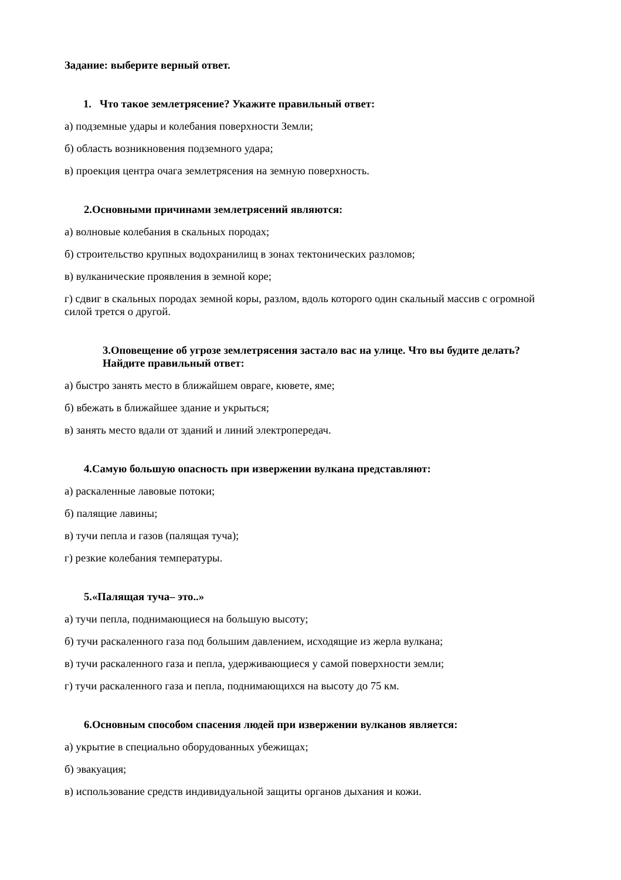Задание: выберите верный ответ.
1. Что такое землетрясение? Укажите правильный ответ:
а) подземные удары и колебания поверхности Земли;
б) область возникновения подземного удара;
в) проекция центра очага землетрясения на земную поверхность.
2.Основными причинами землетрясений являются:
а) волновые колебания в скальных породах;
б) строительство крупных водохранилищ в зонах тектонических разломов;
в) вулканические проявления в земной коре;
г) сдвиг в скальных породах земной коры, разлом, вдоль которого один скальный массив с огромной силой трется о другой.
3.Оповещение об угрозе землетрясения застало вас на улице. Что вы будите делать? Найдите правильный ответ:
а) быстро занять место в ближайшем овраге, кювете, яме;
б) вбежать в ближайшее здание и укрыться;
в) занять место вдали от зданий и линий электропередач.
4.Самую большую опасность при извержении вулкана представляют:
а) раскаленные лавовые потоки;
б) палящие лавины;
в) тучи пепла и газов (палящая туча);
г) резкие колебания температуры.
5.«Палящая туча– это..»
а) тучи пепла, поднимающиеся на большую высоту;
б) тучи раскаленного газа под большим давлением, исходящие из жерла вулкана;
в) тучи раскаленного газа и пепла, удерживающиеся у самой поверхности земли;
г) тучи раскаленного газа и пепла, поднимающихся на высоту до 75 км.
6.Основным способом спасения людей при извержении вулканов является:
а) укрытие в специально оборудованных убежищах;
б) эвакуация;
в) использование средств индивидуальной защиты органов дыхания и кожи.